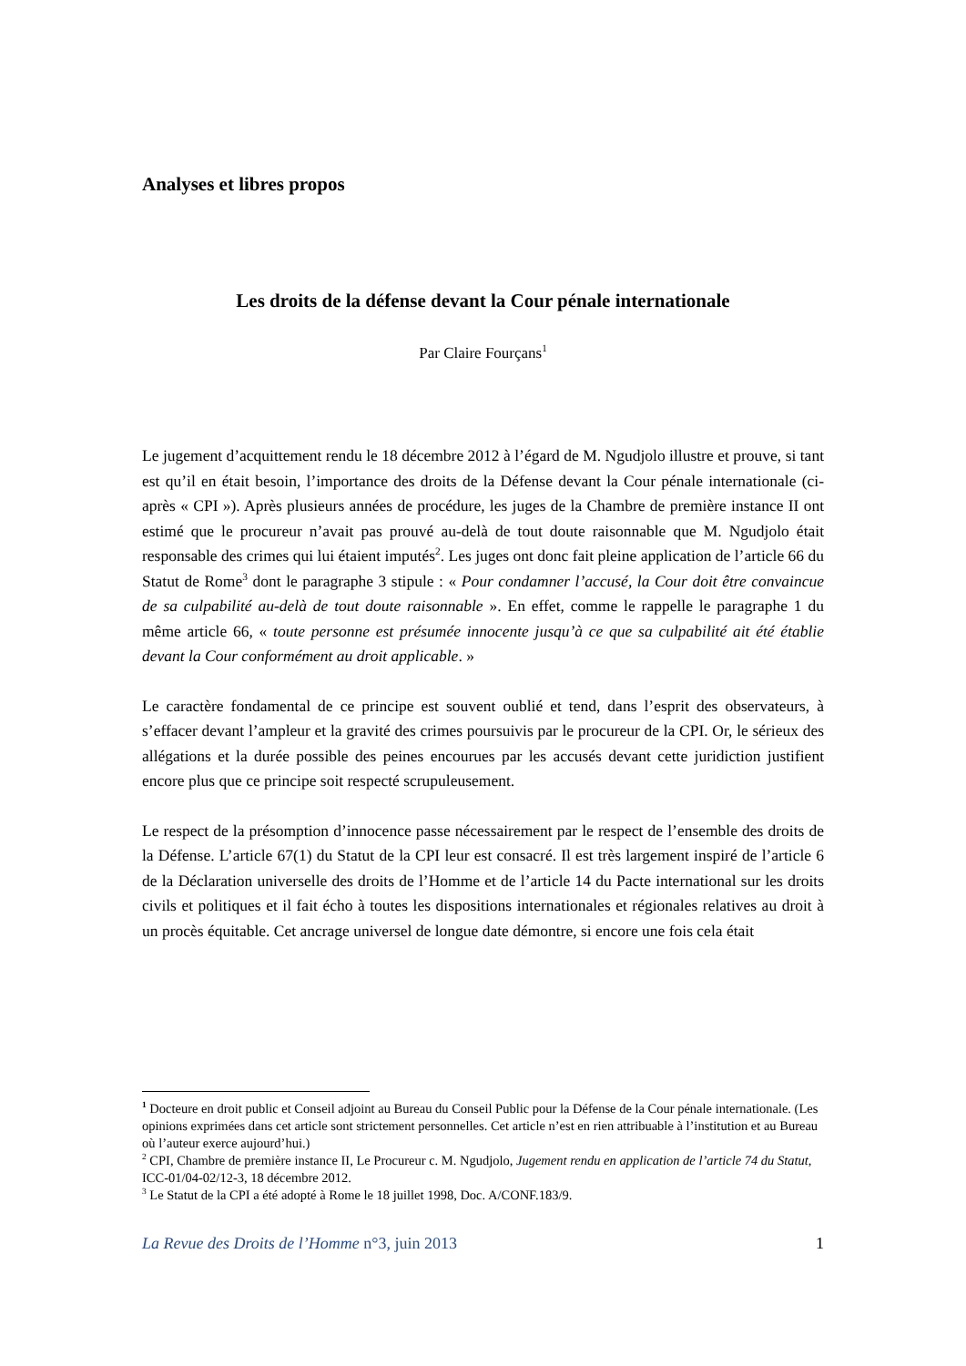Analyses et libres propos
Les droits de la défense devant la Cour pénale internationale
Par Claire Fourçans<sup>1</sup>
Le jugement d’acquittement rendu le 18 décembre 2012 à l’égard de M. Ngudjolo illustre et prouve, si tant est qu’il en était besoin, l’importance des droits de la Défense devant la Cour pénale internationale (ci-après « CPI »). Après plusieurs années de procédure, les juges de la Chambre de première instance II ont estimé que le procureur n’avait pas prouvé au-delà de tout doute raisonnable que M. Ngudjolo était responsable des crimes qui lui étaient imputés<sup>2</sup>. Les juges ont donc fait pleine application de l’article 66 du Statut de Rome<sup>3</sup> dont le paragraphe 3 stipule : « Pour condamner l’accusé, la Cour doit être convaincue de sa culpabilité au-delà de tout doute raisonnable ». En effet, comme le rappelle le paragraphe 1 du même article 66, « toute personne est présumée innocente jusqu’à ce que sa culpabilité ait été établie devant la Cour conformément au droit applicable. »
Le caractère fondamental de ce principe est souvent oublié et tend, dans l’esprit des observateurs, à s’effacer devant l’ampleur et la gravité des crimes poursuivis par le procureur de la CPI. Or, le sérieux des allégations et la durée possible des peines encourues par les accusés devant cette juridiction justifient encore plus que ce principe soit respecté scrupuleusement.
Le respect de la présomption d’innocence passe nécessairement par le respect de l’ensemble des droits de la Défense. L’article 67(1) du Statut de la CPI leur est consacré. Il est très largement inspiré de l’article 6 de la Déclaration universelle des droits de l’Homme et de l’article 14 du Pacte international sur les droits civils et politiques et il fait écho à toutes les dispositions internationales et régionales relatives au droit à un procès équitable. Cet ancrage universel de longue date démontre, si encore une fois cela était
<sup>1</sup> Docteure en droit public et Conseil adjoint au Bureau du Conseil Public pour la Défense de la Cour pénale internationale. (Les opinions exprimées dans cet article sont strictement personnelles. Cet article n’est en rien attribuable à l’institution et au Bureau où l’auteur exerce aujourd’hui.)
<sup>2</sup> CPI, Chambre de première instance II, Le Procureur c. M. Ngudjolo, Jugement rendu en application de l’article 74 du Statut, ICC-01/04-02/12-3, 18 décembre 2012.
<sup>3</sup> Le Statut de la CPI a été adopté à Rome le 18 juillet 1998, Doc. A/CONF.183/9.
La Revue des Droits de l’Homme n°3, juin 2013 1